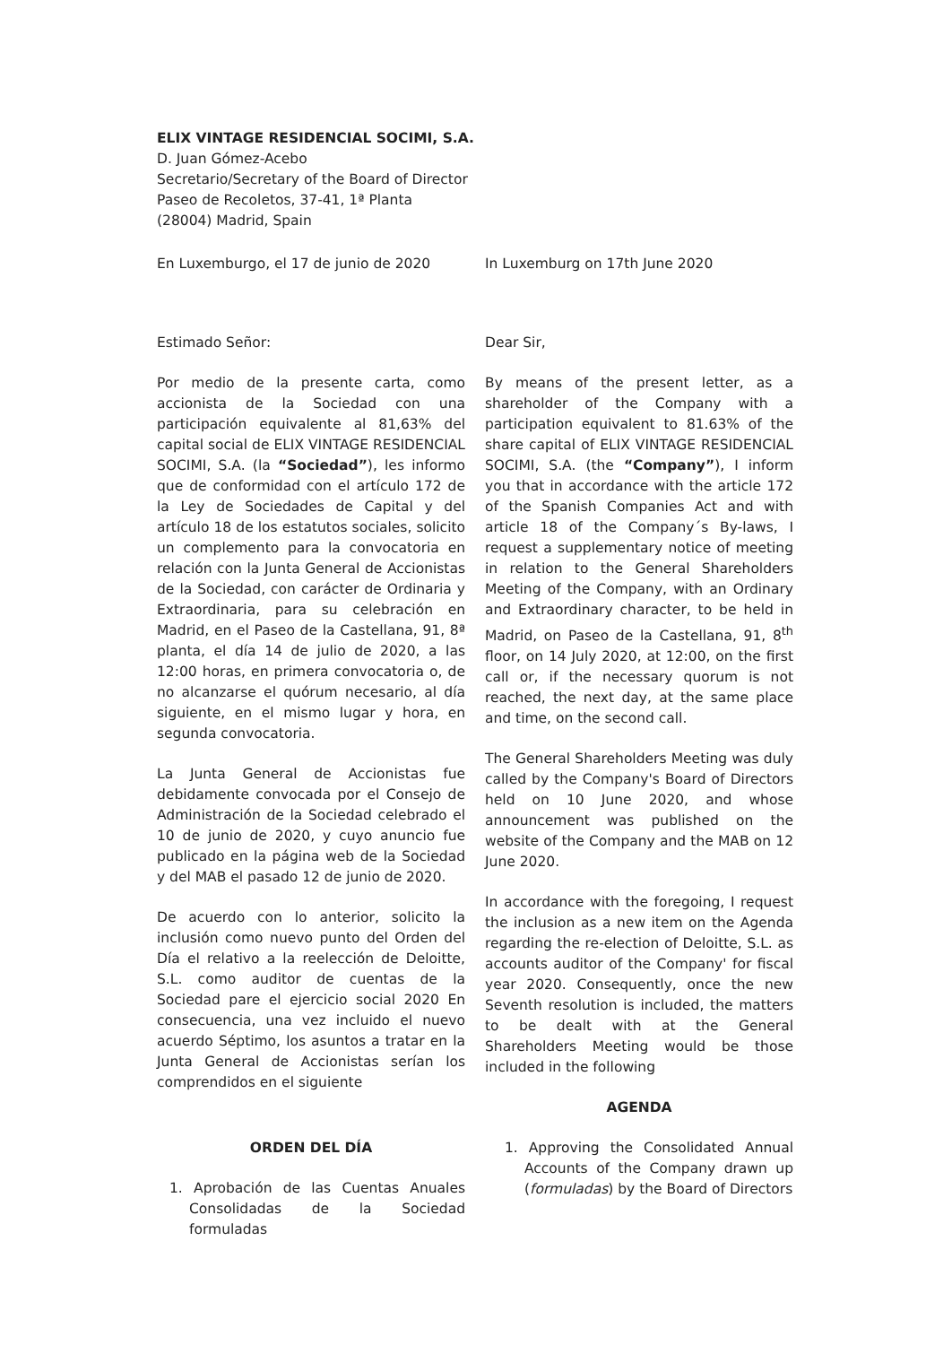ELIX VINTAGE RESIDENCIAL SOCIMI, S.A.
D. Juan Gómez-Acebo
Secretario/Secretary of the Board of Director
Paseo de Recoletos, 37-41, 1ª Planta
(28004) Madrid, Spain
En Luxemburgo, el 17 de junio de 2020 In Luxemburg on 17th June 2020
Estimado Señor:
Por medio de la presente carta, como accionista de la Sociedad con una participación equivalente al 81,63% del capital social de ELIX VINTAGE RESIDENCIAL SOCIMI, S.A. (la “Sociedad”), les informo que de conformidad con el artículo 172 de la Ley de Sociedades de Capital y del artículo 18 de los estatutos sociales, solicito un complemento para la convocatoria en relación con la Junta General de Accionistas de la Sociedad, con carácter de Ordinaria y Extraordinaria, para su celebración en Madrid, en el Paseo de la Castellana, 91, 8ª planta, el día 14 de julio de 2020, a las 12:00 horas, en primera convocatoria o, de no alcanzarse el quórum necesario, al día siguiente, en el mismo lugar y hora, en segunda convocatoria.
La Junta General de Accionistas fue debidamente convocada por el Consejo de Administración de la Sociedad celebrado el 10 de junio de 2020, y cuyo anuncio fue publicado en la página web de la Sociedad y del MAB el pasado 12 de junio de 2020.
De acuerdo con lo anterior, solicito la inclusión como nuevo punto del Orden del Día el relativo a la reelección de Deloitte, S.L. como auditor de cuentas de la Sociedad pare el ejercicio social 2020 En consecuencia, una vez incluido el nuevo acuerdo Séptimo, los asuntos a tratar en la Junta General de Accionistas serían los comprendidos en el siguiente
ORDEN DEL DÍA
1. Aprobación de las Cuentas Anuales Consolidadas de la Sociedad formuladas
Dear Sir,
By means of the present letter, as a shareholder of the Company with a participation equivalent to 81.63% of the share capital of ELIX VINTAGE RESIDENCIAL SOCIMI, S.A. (the “Company”), I inform you that in accordance with the article 172 of the Spanish Companies Act and with article 18 of the Company´s By-laws, I request a supplementary notice of meeting in relation to the General Shareholders Meeting of the Company, with an Ordinary and Extraordinary character, to be held in Madrid, on Paseo de la Castellana, 91, 8<sup>th</sup> floor, on 14 July 2020, at 12:00, on the first call or, if the necessary quorum is not reached, the next day, at the same place and time, on the second call.
The General Shareholders Meeting was duly called by the Company's Board of Directors held on 10 June 2020, and whose announcement was published on the website of the Company and the MAB on 12 June 2020.
In accordance with the foregoing, I request the inclusion as a new item on the Agenda regarding the re-election of Deloitte, S.L. as accounts auditor of the Company' for fiscal year 2020. Consequently, once the new Seventh resolution is included, the matters to be dealt with at the General Shareholders Meeting would be those included in the following
AGENDA
1. Approving the Consolidated Annual Accounts of the Company drawn up (formuladas) by the Board of Directors